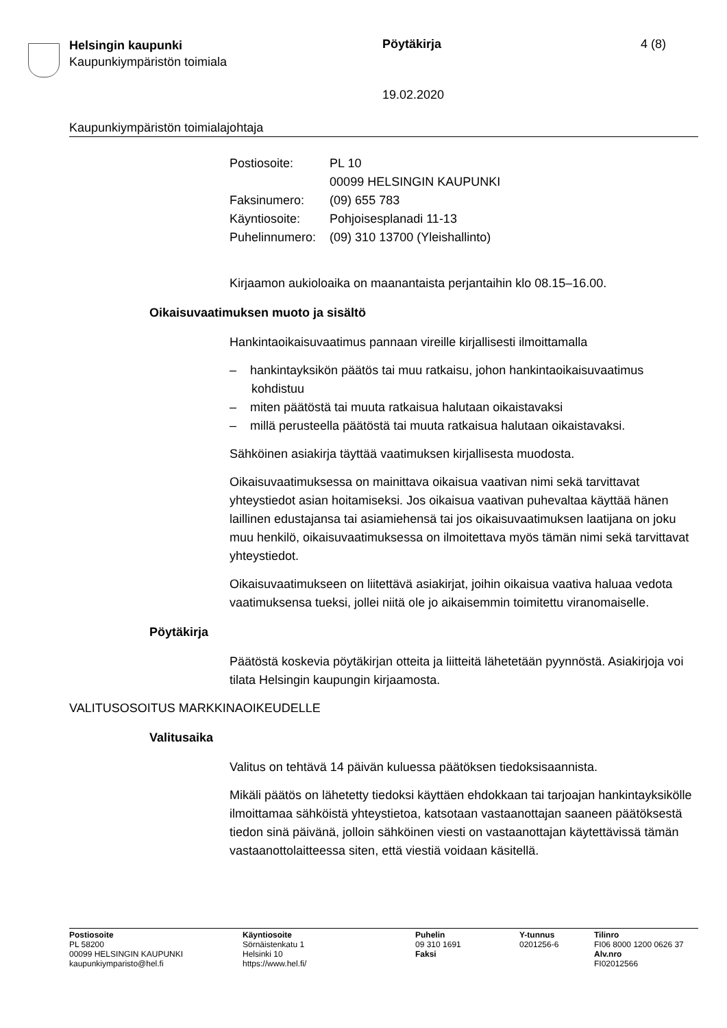Helsingin kaupunki
Kaupunkiympäristön toimiala
Pöytäkirja 4 (8)
19.02.2020
Kaupunkiympäristön toimialajohtaja
| Postiosoite: | PL 10 00099 HELSINGIN KAUPUNKI |
| Faksinumero: | (09) 655 783 |
| Käyntiosoite: | Pohjoisesplanadi 11-13 |
| Puhelinnumero: | (09) 310 13700 (Yleishallinto) |
Kirjaamon aukioloaika on maanantaista perjantaihin klo 08.15–16.00.
Oikaisuvaatimuksen muoto ja sisältö
Hankintaoikaisuvaatimus pannaan vireille kirjallisesti ilmoittamalla
– hankintayksikön päätös tai muu ratkaisu, johon hankintaoikaisuvaatimus kohdistuu
– miten päätöstä tai muuta ratkaisua halutaan oikaistavaksi
– millä perusteella päätöstä tai muuta ratkaisua halutaan oikaistavaksi.
Sähköinen asiakirja täyttää vaatimuksen kirjallisesta muodosta.
Oikaisuvaatimuksessa on mainittava oikaisua vaativan nimi sekä tarvittavat yhteystiedot asian hoitamiseksi. Jos oikaisua vaativan puhevaltaa käyttää hänen laillinen edustajansa tai asiamiehensä tai jos oikaisuvaatimuksen laatijana on joku muu henkilö, oikaisuvaatimuksessa on ilmoitettava myös tämän nimi sekä tarvittavat yhteystiedot.
Oikaisuvaatimukseen on liitettävä asiakirjat, joihin oikaisua vaativa haluaa vedota vaatimuksensa tueksi, jollei niitä ole jo aikaisemmin toimitettu viranomaiselle.
Pöytäkirja
Päätöstä koskevia pöytäkirjan otteita ja liitteitä lähetetään pyynnöstä. Asiakirjoja voi tilata Helsingin kaupungin kirjaamosta.
VALITUSOSOITUS MARKKINAOIKEUDELLE
Valitusaika
Valitus on tehtävä 14 päivän kuluessa päätöksen tiedoksisaannista.
Mikäli päätös on lähetetty tiedoksi käyttäen ehdokkaan tai tarjoajan hankintayksikölle ilmoittamaa sähköistä yhteystietoa, katsotaan vastaanottajan saaneen päätöksestä tiedon sinä päivänä, jolloin sähköinen viesti on vastaanottajan käytettävissä tämän vastaanottolaitteessa siten, että viestiä voidaan käsitellä.
Postiosoite
PL 58200
00099 HELSINGIN KAUPUNKI
kaupunkiymparisto@hel.fi
Käyntiosoite
Sörnäistenkatu 1
Helsinki 10
https://www.hel.fi/
Puhelin
09 310 1691
Faksi
Y-tunnus
0201256-6
Tilinro
FI06 8000 1200 0626 37
Alv.nro
FI02012566